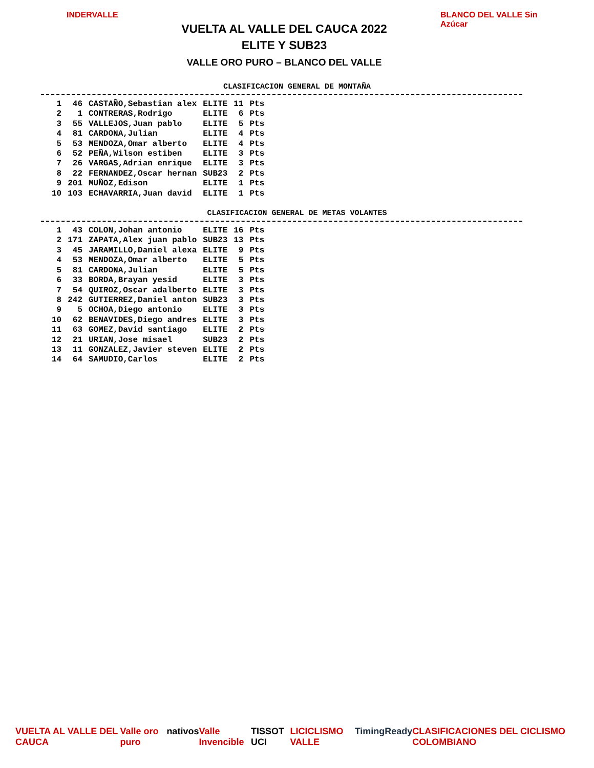INDERVALLE
VUELTA AL VALLE DEL CAUCA 2022
ELITE Y SUB23
VALLE ORO PURO – BLANCO DEL VALLE
BLANCO DEL VALLE Sin Azúcar
CLASIFICACION GENERAL DE MONTAÑA
| 1 | 46 | CASTAÑO,Sebastian alex | ELITE | 11 | Pts |
| 2 | 1 | CONTRERAS,Rodrigo | ELITE | 6 | Pts |
| 3 | 55 | VALLEJOS,Juan pablo | ELITE | 5 | Pts |
| 4 | 81 | CARDONA,Julian | ELITE | 4 | Pts |
| 5 | 53 | MENDOZA,Omar alberto | ELITE | 4 | Pts |
| 6 | 52 | PEÑA,Wilson estiben | ELITE | 3 | Pts |
| 7 | 26 | VARGAS,Adrian enrique | ELITE | 3 | Pts |
| 8 | 22 | FERNANDEZ,Oscar hernan | SUB23 | 2 | Pts |
| 9 | 201 | MUÑOZ,Edison | ELITE | 1 | Pts |
| 10 | 103 | ECHAVARRIA,Juan david | ELITE | 1 | Pts |
CLASIFICACION GENERAL DE METAS VOLANTES
| 1 | 43 | COLON,Johan antonio | ELITE | 16 | Pts |
| 2 | 171 | ZAPATA,Alex juan pablo | SUB23 | 13 | Pts |
| 3 | 45 | JARAMILLO,Daniel alexa | ELITE | 9 | Pts |
| 4 | 53 | MENDOZA,Omar alberto | ELITE | 5 | Pts |
| 5 | 81 | CARDONA,Julian | ELITE | 5 | Pts |
| 6 | 33 | BORDA,Brayan yesid | ELITE | 3 | Pts |
| 7 | 54 | QUIROZ,Oscar adalberto | ELITE | 3 | Pts |
| 8 | 242 | GUTIERREZ,Daniel anton | SUB23 | 3 | Pts |
| 9 | 5 | OCHOA,Diego antonio | ELITE | 3 | Pts |
| 10 | 62 | BENAVIDES,Diego andres | ELITE | 3 | Pts |
| 11 | 63 | GOMEZ,David santiago | ELITE | 2 | Pts |
| 12 | 21 | URIAN,Jose misael | SUB23 | 2 | Pts |
| 13 | 11 | GONZALEZ,Javier steven | ELITE | 2 | Pts |
| 14 | 64 | SAMUDIO,Carlos | ELITE | 2 | Pts |
VUELTA AL VALLE DEL CAUCA Valle oro puro nativos Valle Invencible TISSOT UCI LICICLISMO VALLE TimingReady CLASIFICACIONES DEL CICLISMO COLOMBIANO